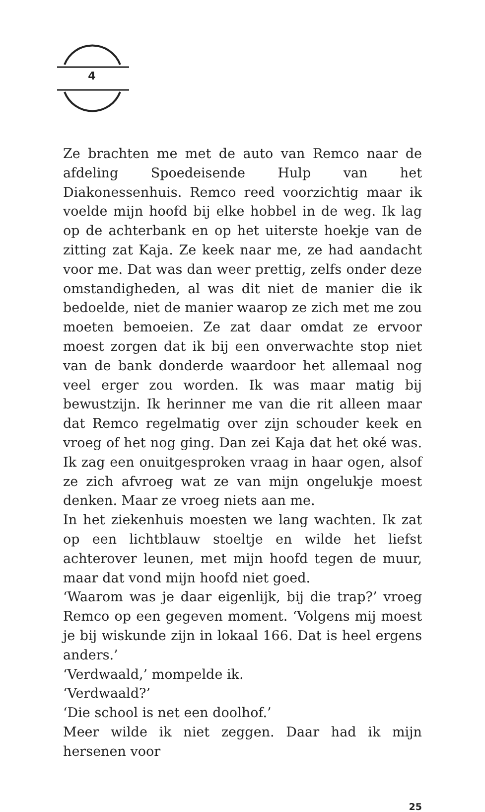4
Ze brachten me met de auto van Remco naar de afdeling Spoedeisende Hulp van het Diakonessenhuis. Remco reed voorzichtig maar ik voelde mijn hoofd bij elke hobbel in de weg. Ik lag op de achterbank en op het uiterste hoekje van de zitting zat Kaja. Ze keek naar me, ze had aandacht voor me. Dat was dan weer prettig, zelfs onder deze omstandigheden, al was dit niet de manier die ik bedoelde, niet de manier waarop ze zich met me zou moeten bemoeien. Ze zat daar omdat ze ervoor moest zorgen dat ik bij een onverwachte stop niet van de bank donderde waardoor het allemaal nog veel erger zou worden. Ik was maar matig bij bewustzijn. Ik herinner me van die rit alleen maar dat Remco regelmatig over zijn schouder keek en vroeg of het nog ging. Dan zei Kaja dat het oké was. Ik zag een onuitgesproken vraag in haar ogen, alsof ze zich afvroeg wat ze van mijn ongelukje moest denken. Maar ze vroeg niets aan me.
In het ziekenhuis moesten we lang wachten. Ik zat op een lichtblauw stoeltje en wilde het liefst achterover leunen, met mijn hoofd tegen de muur, maar dat vond mijn hoofd niet goed.
‘Waarom was je daar eigenlijk, bij die trap?’ vroeg Remco op een gegeven moment. ‘Volgens mij moest je bij wiskunde zijn in lokaal 166. Dat is heel ergens anders.’
‘Verdwaald,’ mompelde ik.
‘Verdwaald?’
‘Die school is net een doolhof.’
Meer wilde ik niet zeggen. Daar had ik mijn hersenen voor
25